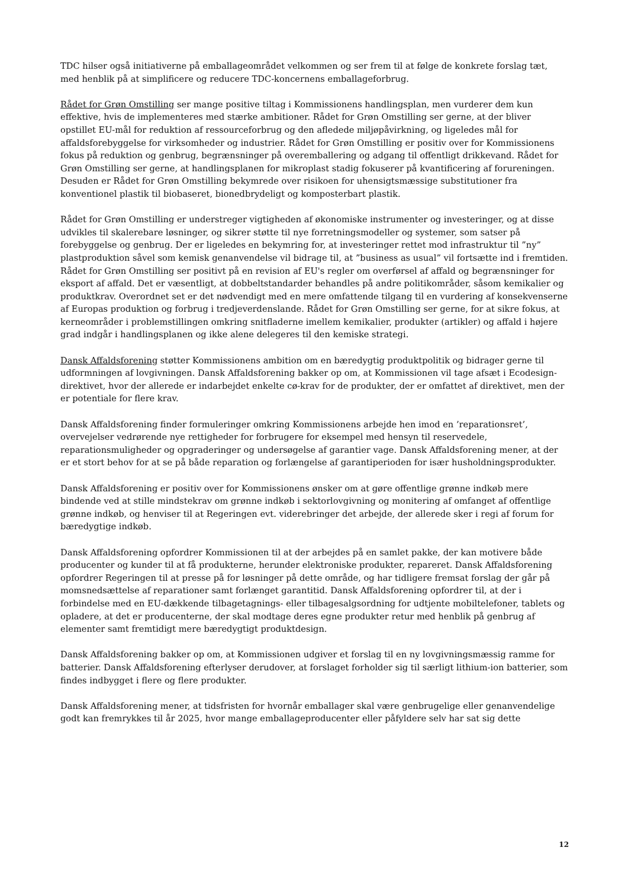TDC hilser også initiativerne på emballageområdet velkommen og ser frem til at følge de konkrete forslag tæt, med henblik på at simplificere og reducere TDC-koncernens emballageforbrug.
Rådet for Grøn Omstilling ser mange positive tiltag i Kommissionens handlingsplan, men vurderer dem kun effektive, hvis de implementeres med stærke ambitioner. Rådet for Grøn Omstilling ser gerne, at der bliver opstillet EU-mål for reduktion af ressourceforbrug og den afledede miljøpåvirkning, og ligeledes mål for affaldsforebyggelse for virksomheder og industrier. Rådet for Grøn Omstilling er positiv over for Kommissionens fokus på reduktion og genbrug, begrænsninger på overemballering og adgang til offentligt drikkevand. Rådet for Grøn Omstilling ser gerne, at handlingsplanen for mikroplast stadig fokuserer på kvantificering af forureningen. Desuden er Rådet for Grøn Omstilling bekymrede over risikoen for uhensigtsmæssige substitutioner fra konventionel plastik til biobaseret, bionedbrydeligt og komposterbart plastik.
Rådet for Grøn Omstilling er understreger vigtigheden af økonomiske instrumenter og investeringer, og at disse udvikles til skalerebare løsninger, og sikrer støtte til nye forretningsmodeller og systemer, som satser på forebyggelse og genbrug. Der er ligeledes en bekymring for, at investeringer rettet mod infrastruktur til ”ny” plastproduktion såvel som kemisk genanvendelse vil bidrage til, at ”business as usual” vil fortsætte ind i fremtiden. Rådet for Grøn Omstilling ser positivt på en revision af EU's regler om overførsel af affald og begrænsninger for eksport af affald. Det er væsentligt, at dobbeltstandarder behandles på andre politikområder, såsom kemikalier og produktkrav. Overordnet set er det nødvendigt med en mere omfattende tilgang til en vurdering af konsekvenserne af Europas produktion og forbrug i tredjeverdenslande. Rådet for Grøn Omstilling ser gerne, for at sikre fokus, at kerneområder i problemstillingen omkring snitfladerne imellem kemikalier, produkter (artikler) og affald i højere grad indgår i handlingsplanen og ikke alene delegeres til den kemiske strategi.
Dansk Affaldsforening støtter Kommissionens ambition om en bæredygtig produktpolitik og bidrager gerne til udformningen af lovgivningen. Dansk Affaldsforening bakker op om, at Kommissionen vil tage afsæt i Ecodesign-direktivet, hvor der allerede er indarbejdet enkelte cø-krav for de produkter, der er omfattet af direktivet, men der er potentiale for flere krav.
Dansk Affaldsforening finder formuleringer omkring Kommissionens arbejde hen imod en ’reparationsret’, overvejelser vedrørende nye rettigheder for forbrugere for eksempel med hensyn til reservedele, reparationsmuligheder og opgraderinger og undersøgelse af garantier vage. Dansk Affaldsforening mener, at der er et stort behov for at se på både reparation og forlængelse af garantiperioden for især husholdningsprodukter.
Dansk Affaldsforening er positiv over for Kommissionens ønsker om at gøre offentlige grønne indkøb mere bindende ved at stille mindstekrav om grønne indkøb i sektorlovgivning og monitering af omfanget af offentlige grønne indkøb, og henviser til at Regeringen evt. viderebringer det arbejde, der allerede sker i regi af forum for bæredygtige indkøb.
Dansk Affaldsforening opfordrer Kommissionen til at der arbejdes på en samlet pakke, der kan motivere både producenter og kunder til at få produkterne, herunder elektroniske produkter, repareret. Dansk Affaldsforening opfordrer Regeringen til at presse på for løsninger på dette område, og har tidligere fremsat forslag der går på momsnedsættelse af reparationer samt forlænget garantitid. Dansk Affaldsforening opfordrer til, at der i forbindelse med en EU-dækkende tilbagetagnings- eller tilbagesalgsordning for udtjente mobiltelefoner, tablets og opladere, at det er producenterne, der skal modtage deres egne produkter retur med henblik på genbrug af elementer samt fremtidigt mere bæredygtigt produktdesign.
Dansk Affaldsforening bakker op om, at Kommissionen udgiver et forslag til en ny lovgivningsmæssig ramme for batterier. Dansk Affaldsforening efterlyser derudover, at forslaget forholder sig til særligt lithium-ion batterier, som findes indbygget i flere og flere produkter.
Dansk Affaldsforening mener, at tidsfristen for hvornår emballager skal være genbrugelige eller genanvendelige godt kan fremrykkes til år 2025, hvor mange emballageproducenter eller påfyldere selv har sat sig dette
12